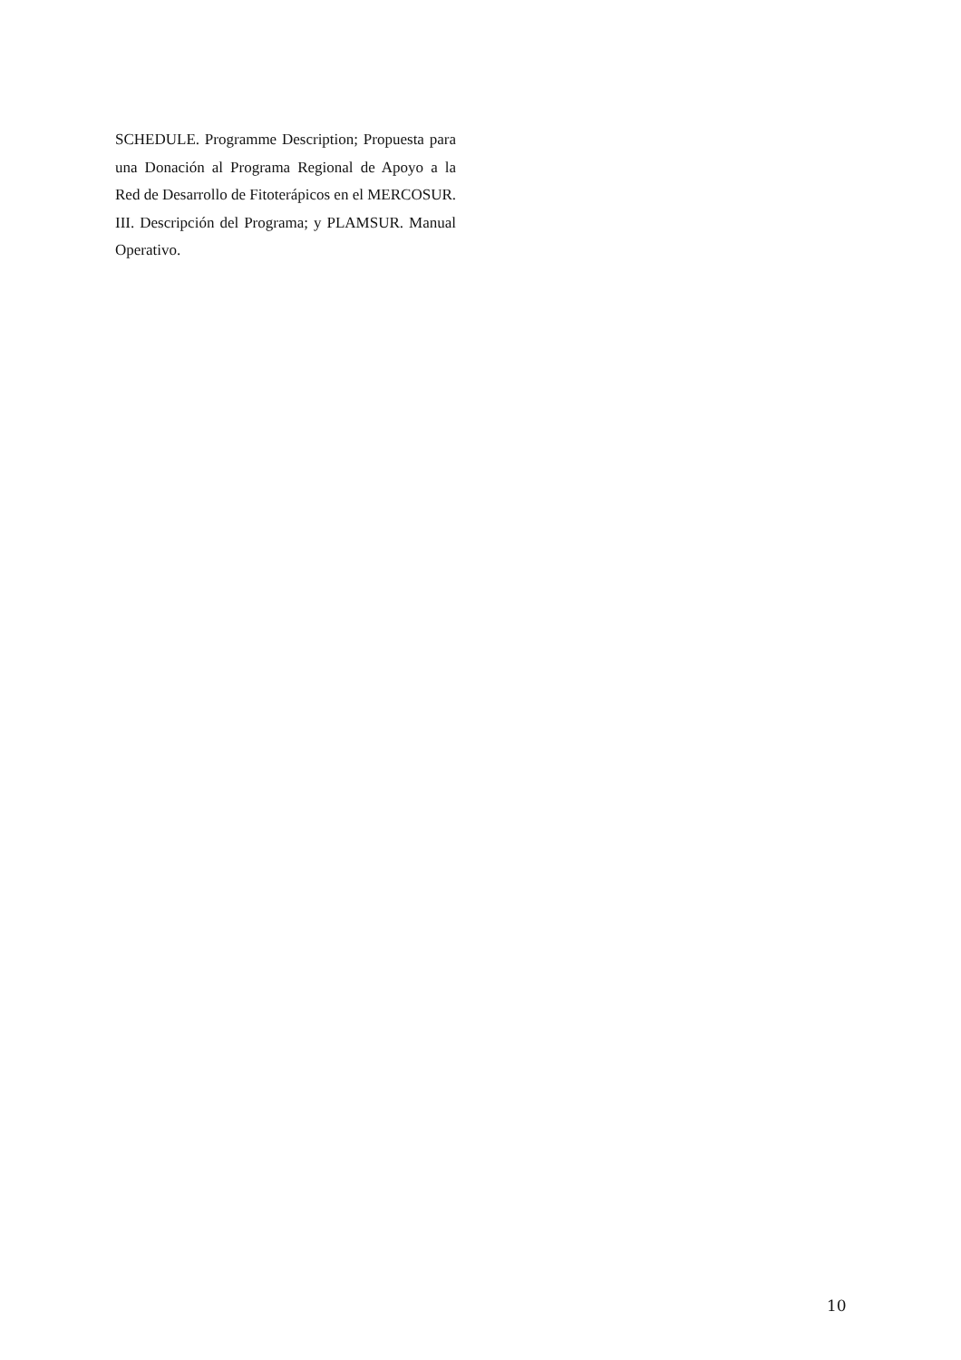SCHEDULE. Programme Description; Propuesta para una Donación al Programa Regional de Apoyo a la Red de Desarrollo de Fitoterápicos en el MERCOSUR. III. Descripción del Programa; y PLAMSUR. Manual Operativo.
10